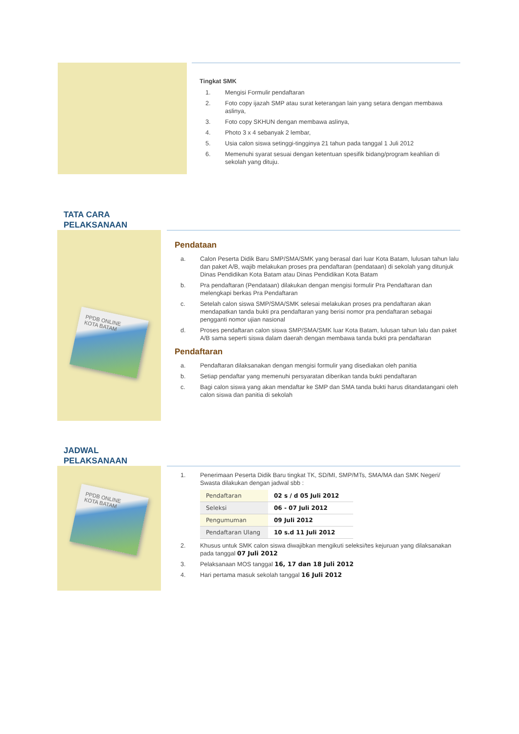Tingkat SMK
1. Mengisi Formulir pendaftaran
2. Foto copy ijazah SMP atau surat keterangan lain yang setara dengan membawa aslinya,
3. Foto copy SKHUN dengan membawa aslinya,
4. Photo 3 x 4 sebanyak 2 lembar,
5. Usia calon siswa setinggi-tingginya 21 tahun pada tanggal 1 Juli 2012
6. Memenuhi syarat sesuai dengan ketentuan spesifik bidang/program keahlian di sekolah yang dituju.
TATA CARA
PELAKSANAAN
PPDB ONLINE
KOTA BATAM
Pendataan
a. Calon Peserta Didik Baru SMP/SMA/SMK yang berasal dari luar Kota Batam, lulusan tahun lalu dan paket A/B, wajib melakukan proses pra pendaftaran (pendataan) di sekolah yang ditunjuk Dinas Pendidikan Kota Batam atau Dinas Pendidikan Kota Batam
b. Pra pendaftaran (Pendataan) dilakukan dengan mengisi formulir Pra Pendaftaran dan melengkapi berkas Pra Pendaftaran
c. Setelah calon siswa SMP/SMA/SMK selesai melakukan proses pra pendaftaran akan mendapatkan tanda bukti pra pendaftaran yang berisi nomor pra pendaftaran sebagai pengganti nomor ujian nasional
d. Proses pendaftaran calon siswa SMP/SMA/SMK luar Kota Batam, lulusan tahun lalu dan paket A/B sama seperti siswa dalam daerah dengan membawa tanda bukti pra pendaftaran
Pendaftaran
a. Pendaftaran dilaksanakan dengan mengisi formulir yang disediakan oleh panitia
b. Setiap pendaftar yang memenuhi persyaratan diberikan tanda bukti pendaftaran
c. Bagi calon siswa yang akan mendaftar ke SMP dan SMA tanda bukti harus ditandatangani oleh calon siswa dan panitia di sekolah
JADWAL
PELAKSANAAN
PPDB ONLINE
KOTA BATAM
1. Penerimaan Peserta Didik Baru tingkat TK, SD/MI, SMP/MTs, SMA/MA dan SMK Negeri/ Swasta dilakukan dengan jadwal sbb :
| Pendaftaran | 02 s / d 05 Juli 2012 |
| Seleksi | 06 - 07 Juli 2012 |
| Pengumuman | 09 Juli 2012 |
| Pendaftaran Ulang | 10 s.d 11 Juli 2012 |
2. Khusus untuk SMK calon siswa diwajibkan mengikuti seleksi/tes kejuruan yang dilaksanakan pada tanggal 07 Juli 2012
3. Pelaksanaan MOS tanggal 16, 17 dan 18 Juli 2012
4. Hari pertama masuk sekolah tanggal 16 Juli 2012